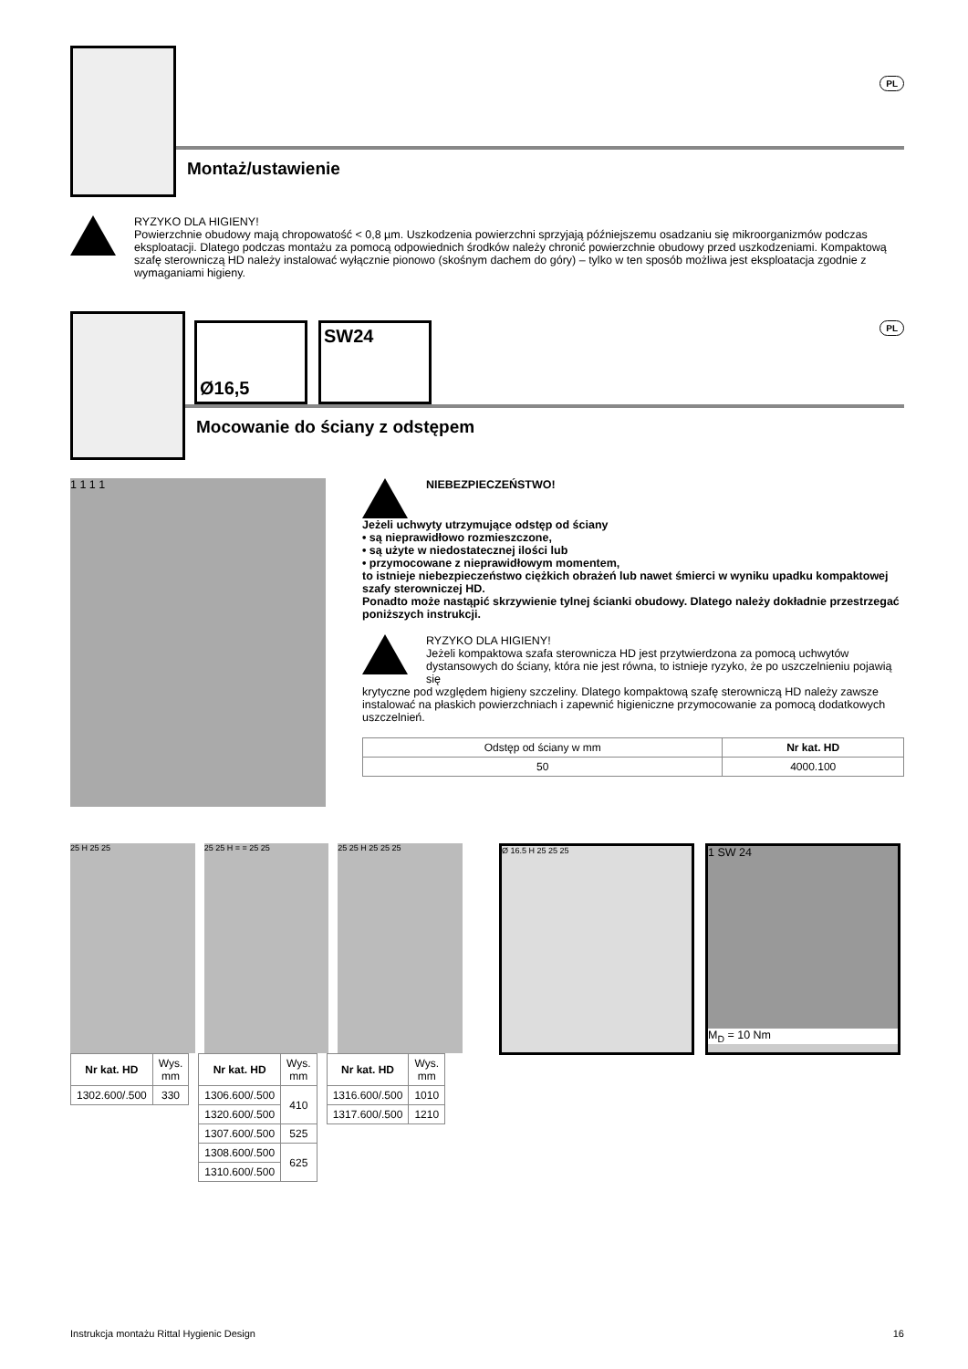PL
Montaż/ustawienie
RYZYKO DLA HIGIENY!
Powierzchnie obudowy mają chropowatość < 0,8 µm. Uszkodzenia powierzchni sprzyjają późniejszemu osadzaniu się mikroorganizmów podczas eksploatacji. Dlatego podczas montażu za pomocą odpowiednich środków należy chronić powierzchnie obudowy przed uszkodzeniami. Kompaktową szafę sterowniczą HD należy instalować wyłącznie pionowo (skośnym dachem do góry) – tylko w ten sposób możliwa jest eksploatacja zgodnie z wymaganiami higieny.
Ø16,5 SW24
PL
Mocowanie do ściany z odstępem
1 1 1 1
NIEBEZPIECZEŃSTWO!
Jeżeli uchwyty utrzymujące odstęp od ściany
• są nieprawidłowo rozmieszczone,
• są użyte w niedostatecznej ilości lub
• przymocowane z nieprawidłowym momentem,
to istnieje niebezpieczeństwo ciężkich obrażeń lub nawet śmierci w wyniku upadku kompaktowej szafy sterowniczej HD.
Ponadto może nastąpić skrzywienie tylnej ścianki obudowy. Dlatego należy dokładnie przestrzegać poniższych instrukcji.
RYZYKO DLA HIGIENY!
Jeżeli kompaktowa szafa sterownicza HD jest przytwierdzona za pomocą uchwytów dystansowych do ściany, która nie jest równa, to istnieje ryzyko, że po uszczelnieniu pojawią się
krytyczne pod względem higieny szczeliny. Dlatego kompaktową szafę sterowniczą HD należy zawsze instalować na płaskich powierzchniach i zapewnić higieniczne przymocowanie za pomocą dodatkowych uszczelnień.
| Odstęp od ściany w mm | Nr kat. HD |
| 50 | 4000.100 |
25 H 25 25 25 25 H = = 25 25 25 25 H 25 25 25
| Nr kat. HD | Wys. mm |
| 1302.600/.500 | 330 |
| Nr kat. HD | Wys. mm |
| 1306.600/.500 | 410 |
| 1320.600/.500 | |
| 1307.600/.500 | 525 |
| 1308.600/.500 | 625 |
| 1310.600/.500 | |
| Nr kat. HD | Wys. mm |
| 1316.600/.500 | 1010 |
| 1317.600/.500 | 1210 |
Ø 16.5 H 25 25 25
1 SW 24
M<sub>D</sub> = 10 Nm
Instrukcja montażu Rittal Hygienic Design 16